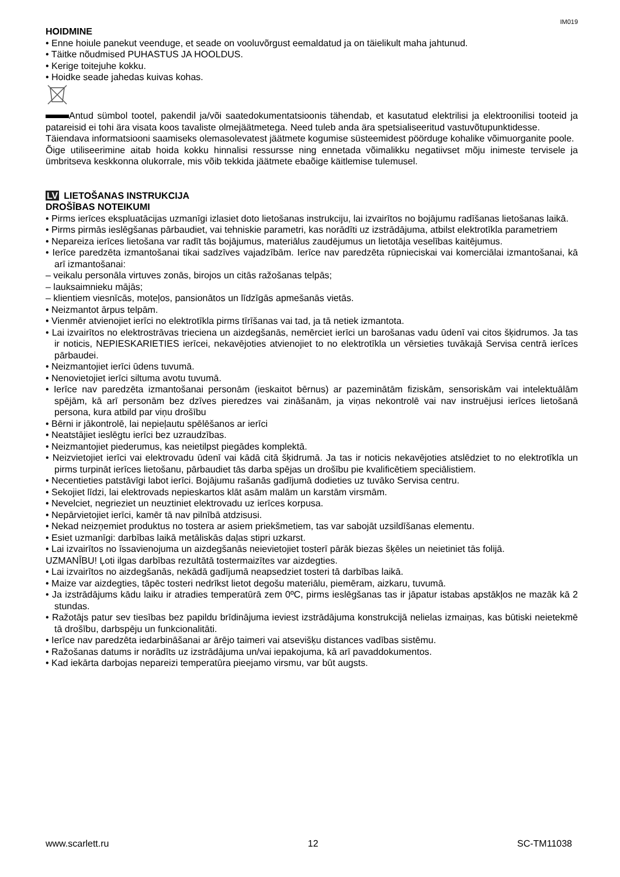IM019
HOIDMINE
• Enne hoiule panekut veenduge, et seade on vooluvõrgust eemaldatud ja on täielikult maha jahtunud.
• Täitke nõudmised PUHASTUS JA HOOLDUS.
• Kerige toitejuhe kokku.
• Hoidke seade jahedas kuivas kohas.
Antud sümbol tootel, pakendil ja/või saatedokumentatsioonis tähendab, et kasutatud elektrilisi ja elektroonilisi tooteid ja patareisid ei tohi ära visata koos tavaliste olmejäätmetega. Need tuleb anda ära spetsialiseeritud vastuvõtupunktidesse.
Täiendava informatsiooni saamiseks olemasolevatest jäätmete kogumise süsteemidest pöörduge kohalike võimuorganite poole.
Õige utiliseerimine aitab hoida kokku hinnalisi ressursse ning ennetada võimalikku negatiivset mõju inimeste tervisele ja ümbritseva keskkonna olukorrale, mis võib tekkida jäätmete ebaõige käitlemise tulemusel.
LV LIETOŠANAS INSTRUKCIJA
DROŠĪBAS NOTEIKUMI
• Pirms ierīces ekspluatācijas uzmanīgi izlasiet doto lietošanas instrukciju, lai izvairītos no bojājumu radīšanas lietošanas laikā.
• Pirms pirmās ieslēgšanas pārbaudiet, vai tehniskie parametri, kas norādīti uz izstrādājuma, atbilst elektrotīkla parametriem
• Nepareiza ierīces lietošana var radīt tās bojājumus, materiālus zaudējumus un lietotāja veselības kaitējumus.
• Ierīce paredzēta izmantošanai tikai sadzīves vajadzībām. Ierīce nav paredzēta rūpnieciskai vai komerciālai izmantošanai, kā arī izmantošanai:
– veikalu personāla virtuves zonās, birojos un citās ražošanas telpās;
– lauksaimnieku mājās;
– klientiem viesnīcās, moteļos, pansionātos un līdzīgās apmešanās vietās.
• Neizmantot ārpus telpām.
• Vienmēr atvienojiet ierīci no elektrotīkla pirms tīrīšanas vai tad, ja tā netiek izmantota.
• Lai izvairītos no elektrostrāvas trieciena un aizdegšanās, nemērciet ierīci un barošanas vadu ūdenī vai citos šķidrumos. Ja tas ir noticis, NEPIESKARIETIES ierīcei, nekavējoties atvienojiet to no elektrotīkla un vērsieties tuvākajā Servisa centrā ierīces pārbaudei.
• Neizmantojiet ierīci ūdens tuvumā.
• Nenovietojiet ierīci siltuma avotu tuvumā.
• Ierīce nav paredzēta izmantošanai personām (ieskaitot bērnus) ar pazeminātām fiziskām, sensoriskām vai intelektuālām spējām, kā arī personām bez dzīves pieredzes vai zināšanām, ja viņas nekontrolē vai nav instruējusi ierīces lietošanā persona, kura atbild par viņu drošību
• Bērni ir jākontrolē, lai nepieļautu spēlēšanos ar ierīci
• Neatstājiet ieslēgtu ierīci bez uzraudzības.
• Neizmantojiet piederumus, kas neietilpst piegādes komplektā.
• Neizvietojiet ierīci vai elektrovadu ūdenī vai kādā citā šķidrumā. Ja tas ir noticis nekavējoties atslēdziet to no elektrotīkla un pirms turpināt ierīces lietošanu, pārbaudiet tās darba spējas un drošību pie kvalificētiem speciālistiem.
• Necentieties patstāvīgi labot ierīci. Bojājumu rašanās gadījumā dodieties uz tuvāko Servisa centru.
• Sekojiet līdzi, lai elektrovads nepieskartos klāt asām malām un karstām virsmām.
• Nevelciet, negrieziet un neuztiniet elektrovadu uz ierīces korpusa.
• Nepārvietojiet ierīci, kamēr tā nav pilnībā atdzisusi.
• Nekad neizņemiet produktus no tostera ar asiem priekšmetiem, tas var sabojāt uzsildīšanas elementu.
• Esiet uzmanīgi: darbības laikā metāliskās daļas stipri uzkarst.
• Lai izvairītos no īssavienojuma un aizdegšanās neievietojiet tosterī pārāk biezas šķēles un neietiniet tās folijā.
UZMANĪBU! Ļoti ilgas darbības rezultātā tostermaizītes var aizdegties.
• Lai izvairītos no aizdegšanās, nekādā gadījumā neapsedziet tosteri tā darbības laikā.
• Maize var aizdegties, tāpēc tosteri nedrīkst lietot degošu materiālu, piemēram, aizkaru, tuvumā.
• Ja izstrādājums kādu laiku ir atradies temperatūrā zem 0ºC, pirms ieslēgšanas tas ir jāpatur istabas apstākļos ne mazāk kā 2 stundas.
• Ražotājs patur sev tiesības bez papildu brīdinājuma ieviest izstrādājuma konstrukcijā nelielas izmaiņas, kas būtiski neietekmē tā drošību, darbspēju un funkcionalitāti.
• Ierīce nav paredzēta iedarbināšanai ar ārējo taimeri vai atsevišķu distances vadības sistēmu.
• Ražošanas datums ir norādīts uz izstrādājuma un/vai iepakojuma, kā arī pavaddokumentos.
• Kad iekārta darbojas nepareizi temperatūra pieejamo virsmu, var būt augsts.
www.scarlett.ru 12 SC-TM11038